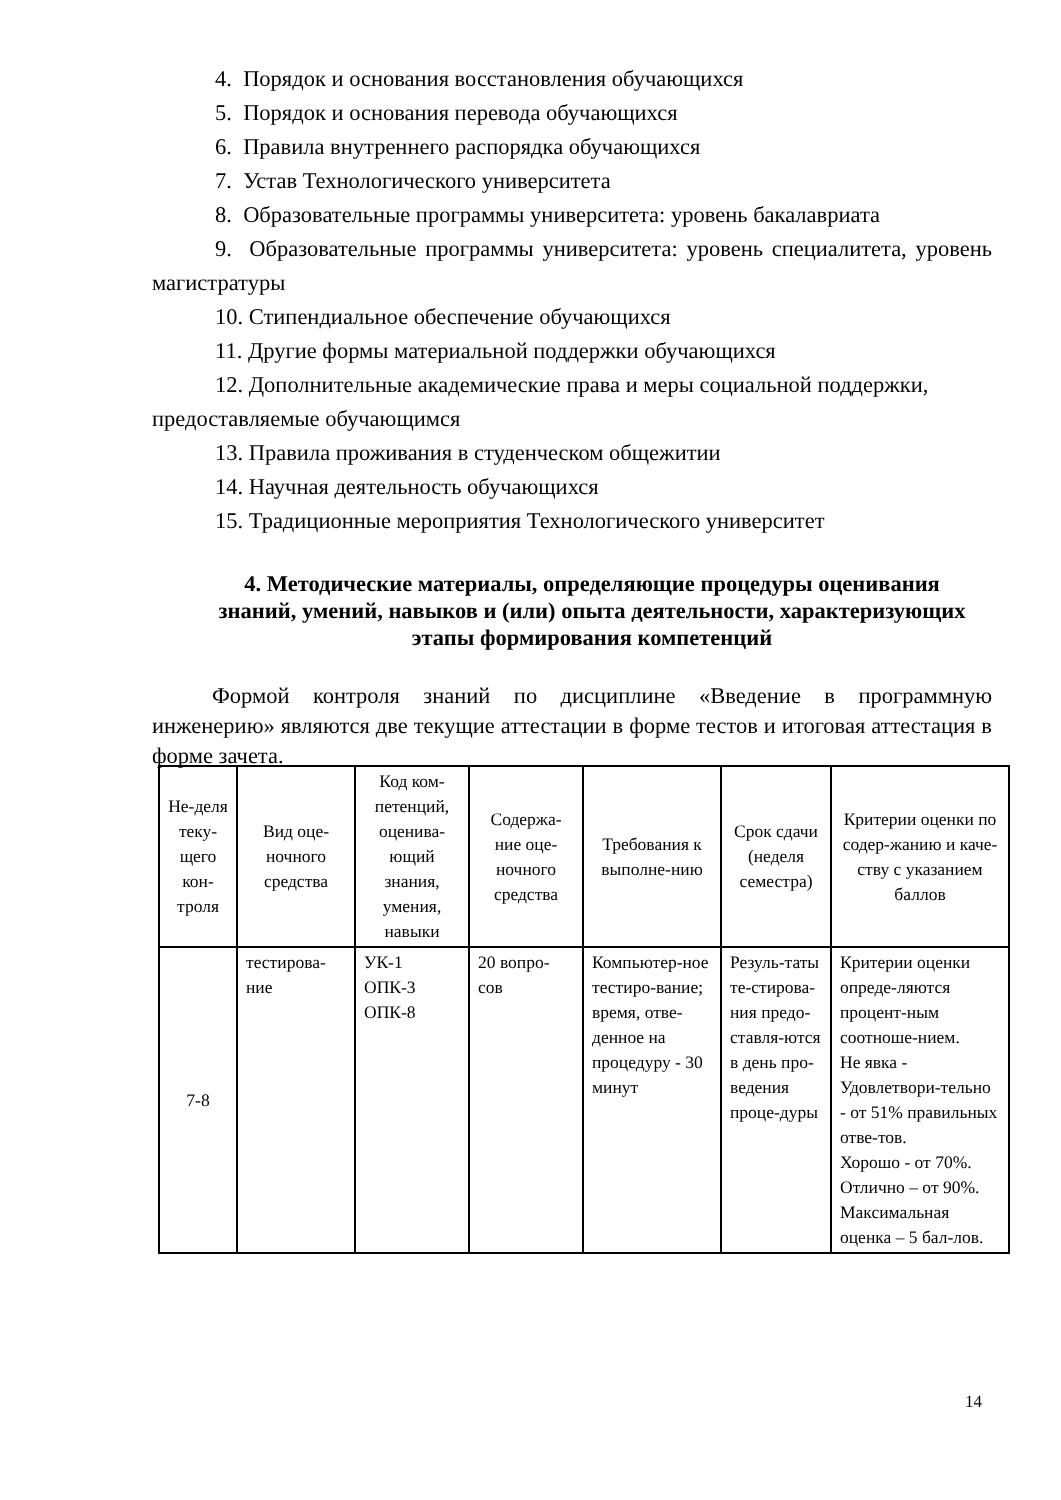4. Порядок и основания восстановления обучающихся
5. Порядок и основания перевода обучающихся
6. Правила внутреннего распорядка обучающихся
7. Устав Технологического университета
8. Образовательные программы университета: уровень бакалавриата
9. Образовательные программы университета: уровень специалитета, уровень магистратуры
10. Стипендиальное обеспечение обучающихся
11. Другие формы материальной поддержки обучающихся
12. Дополнительные академические права и меры социальной поддержки, предоставляемые обучающимся
13. Правила проживания в студенческом общежитии
14. Научная деятельность обучающихся
15. Традиционные мероприятия Технологического университет
4. Методические материалы, определяющие процедуры оценивания знаний, умений, навыков и (или) опыта деятельности, характеризующих этапы формирования компетенций
Формой контроля знаний по дисциплине «Введение в программную инженерию» являются две текущие аттестации в форме тестов и итоговая аттестация в форме зачета.
| Не-деля теку-щего кон-троля | Вид оце-ночного средства | Код ком-петенций, оценива-ющий знания, умения, навыки | Содержа-ние оце-ночного средства | Требования к выполне-нию | Срок сдачи (неделя семестра) | Критерии оценки по содер-жанию и каче-ству с указанием баллов |
| --- | --- | --- | --- | --- | --- | --- |
| 7-8 | тестирова-ние | УК-1 ОПК-3 ОПК-8 | 20 вопро-сов | Компьютер-ное тестиро-вание; время, отве-денное на процедуру - 30 минут | Резуль-таты те-стирова-ния предо-ставля-ются в день про-ведения проце-дуры | Критерии оценки опреде-ляются процент-ным соотноше-нием. Не явка - Удовлетвори-тельно - от 51% правильных отве-тов. Хорошо - от 70%. Отлично – от 90%. Максимальная оценка – 5 бал-лов. |
14